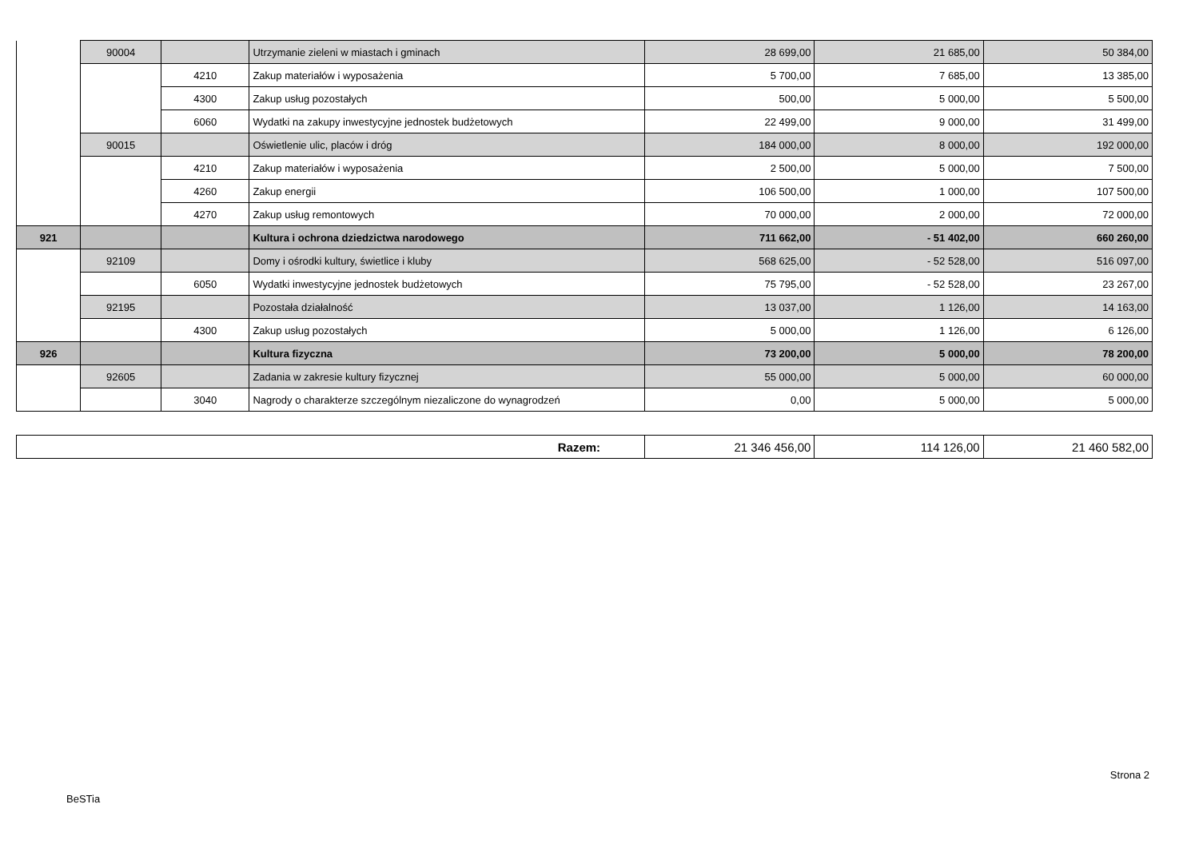| | 90004 | | Utrzymanie zieleni w miastach i gminach | 28 699,00 | 21 685,00 | 50 384,00 |
| | | 4210 | Zakup materiałów i wyposażenia | 5 700,00 | 7 685,00 | 13 385,00 |
| | | 4300 | Zakup usług pozostałych | 500,00 | 5 000,00 | 5 500,00 |
| | | 6060 | Wydatki na zakupy inwestycyjne jednostek budżetowych | 22 499,00 | 9 000,00 | 31 499,00 |
| | 90015 | | Oświetlenie ulic, placów i dróg | 184 000,00 | 8 000,00 | 192 000,00 |
| | | 4210 | Zakup materiałów i wyposażenia | 2 500,00 | 5 000,00 | 7 500,00 |
| | | 4260 | Zakup energii | 106 500,00 | 1 000,00 | 107 500,00 |
| | | 4270 | Zakup usług remontowych | 70 000,00 | 2 000,00 | 72 000,00 |
| 921 | | | Kultura i ochrona dziedzictwa narodowego | 711 662,00 | - 51 402,00 | 660 260,00 |
| | 92109 | | Domy i ośrodki kultury, świetlice i kluby | 568 625,00 | - 52 528,00 | 516 097,00 |
| | | 6050 | Wydatki inwestycyjne jednostek budżetowych | 75 795,00 | - 52 528,00 | 23 267,00 |
| | 92195 | | Pozostała działalność | 13 037,00 | 1 126,00 | 14 163,00 |
| | | 4300 | Zakup usług pozostałych | 5 000,00 | 1 126,00 | 6 126,00 |
| 926 | | | Kultura fizyczna | 73 200,00 | 5 000,00 | 78 200,00 |
| | 92605 | | Zadania w zakresie kultury fizycznej | 55 000,00 | 5 000,00 | 60 000,00 |
| | | 3040 | Nagrody o charakterze szczególnym niezaliczone do wynagrodzeń | 0,00 | 5 000,00 | 5 000,00 |
| Razem: | 21 346 456,00 | 114 126,00 | 21 460 582,00 |
Strona 2
BeSTia